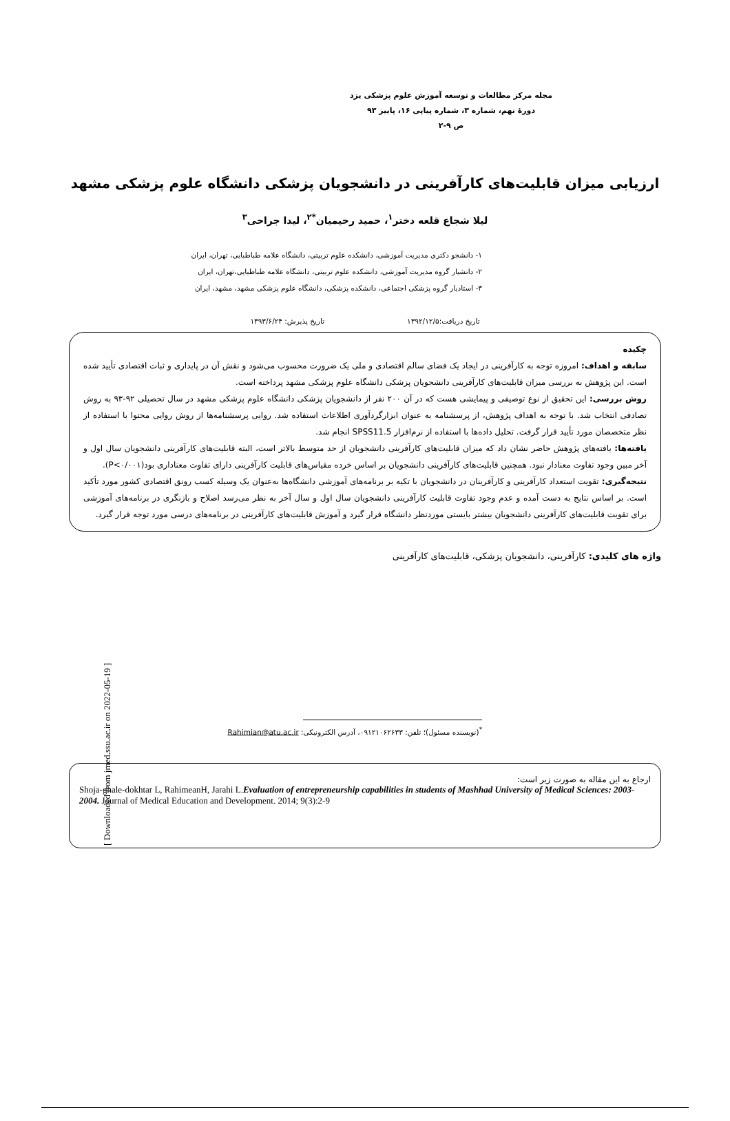مجله مرکز مطالعات و توسعه آموزش علوم پزشکی یزد
دورهٔ نهم، شماره ۳، شماره پیاپی ۱۶، پاییز ۹۳
ص ۹-۲
ارزیابی میزان قابلیت‌های کارآفرینی در دانشجویان پزشکی دانشگاه علوم پزشکی مشهد
لیلا شجاع قلعه دختر<sup>۱</sup>، حمید رحیمیان<sup>*۲</sup>، لیدا جراحی<sup>۳</sup>
۱- دانشجو دکتری مدیریت آموزشی، دانشکده علوم تربیتی، دانشگاه علامه طباطبایی، تهران، ایران
۲- دانشیار گروه مدیریت آموزشی، دانشکده علوم تربیتی، دانشگاه علامه طباطبایی،تهران، ایران
۳- استادیار گروه پزشکی اجتماعی، دانشکده پزشکی، دانشگاه علوم پزشکی مشهد، مشهد، ایران
تاریخ دریافت:۱۳۹۲/۱۲/۵ تاریخ پذیرش: ۱۳۹۳/۶/۲۴
چکیده
سابقه و اهداف: امروزه توجه به کارآفرینی در ایجاد یک فضای سالم اقتصادی و ملی یک ضرورت محسوب می‌شود و نقش آن در پایداری و ثبات اقتصادی تأیید شده است. این پژوهش به بررسی میزان قابلیت‌های کارآفرینی دانشجویان پزشکی دانشگاه علوم پزشکی مشهد پرداخته است.
روش بررسی: این تحقیق از نوع توصیفی و پیمایشی هست که در آن ۲۰۰ نفر از دانشجویان پزشکی دانشگاه علوم پزشکی مشهد در سال تحصیلی ۹۲-۹۳ به روش تصادفی انتخاب شد. با توجه به اهداف پژوهش، از پرسشنامه به عنوان ابزارگردآوری اطلاعات استفاده شد. روایی پرسشنامه‌ها از روش روایی محتوا با استفاده از نظر متخصصان مورد تأیید قرار گرفت. تحلیل داده‌ها با استفاده از نرم‌افزار SPSS11.5 انجام شد.
یافته‌ها: یافته‌های پژوهش حاضر نشان داد که میزان قابلیت‌های کارآفرینی دانشجویان از حد متوسط بالاتر است، البته قابلیت‌های کارآفرینی دانشجویان سال اول و آخر مبین وجود تفاوت معنادار نبود. همچنین قابلیت‌های کارآفرینی دانشجویان بر اساس خرده مقیاس‌های قابلیت کارآفرینی دارای تفاوت معناداری بود(P<۰/۰۰۱).
نتیجه‌گیری: تقویت استعداد کارآفرینی و کارآفرینان در دانشجویان با تکیه بر برنامه‌های آموزشی دانشگاه‌ها به‌عنوان یک وسیله کسب رونق اقتصادی کشور مورد تأکید است. بر اساس نتایج به دست آمده و عدم وجود تفاوت قابلیت کارآفرینی دانشجویان سال اول و سال آخر به نظر می‌رسد اصلاح و بازنگری در برنامه‌های آموزشی برای تقویت قابلیت‌های کارآفرینی دانشجویان بیشتر بایستی موردنظر دانشگاه قرار گیرد و آموزش قابلیت‌های کارآفرینی در برنامه‌های درسی مورد توجه قرار گیرد.
واژه های کلیدی: کارآفرینی، دانشجویان پزشکی، قابلیت‌های کارآفرینی
<sup>*</sup> (نویسنده مسئول)؛ تلفن: ۰۹۱۲۱۰۶۲۶۳۳، آدرس الکترونیکی: Rahimian@atu.ac.ir
ارجاع به این مقاله به صورت زیر است:
Shoja-ghale-dokhtar L, RahimeanH, Jarahi L.Evaluation of entrepreneurship capabilities in students of Mashhad University of Medical Sciences: 2003-2004. Journal of Medical Education and Development. 2014; 9(3):2-9
[ Downloaded from jmed.ssu.ac.ir on 2022-05-19 ]